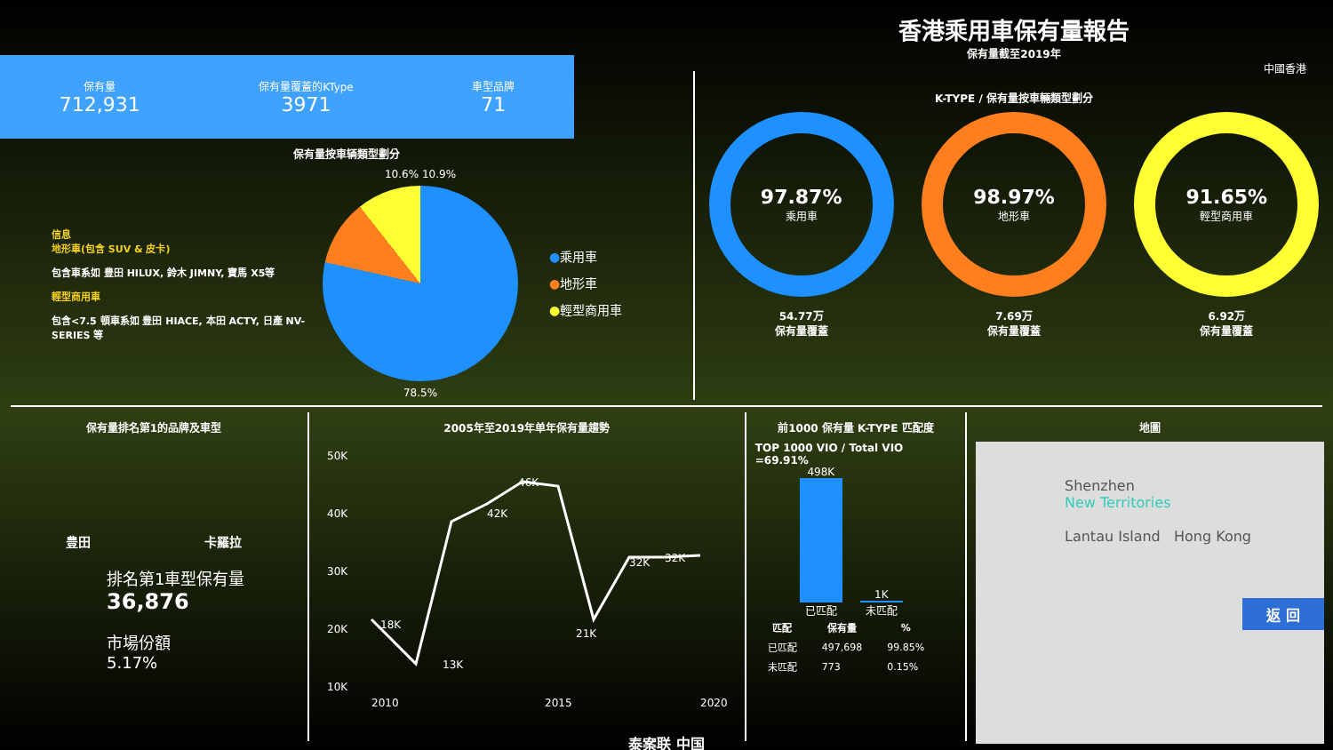保有量
712,931
保有量覆蓋的KType
3971
車型品牌
71
保有量按車辆類型劃分
信息
地形車(包含 SUV & 皮卡)
包含車系如 豊田 HILUX, 鈴木 JIMNY, 寶馬 X5等
輕型商用車
包含<7.5 頓車系如 豊田 HIACE, 本田 ACTY, 日產 NV-SERIES 等
10.6% 10.9%
78.5%
●乘用車
●地形車
●輕型商用車
香港乘用車保有量報告
保有量截至2019年
中國香港
K-TYPE / 保有量按車輛類型劃分
97.87%
乘用車
54.77万
保有量覆蓋
98.97%
地形車
7.69万
保有量覆蓋
91.65%
輕型商用車
6.92万
保有量覆蓋
保有量排名第1的品牌及車型
豊田 卡羅拉
排名第1車型保有量
36,876
市場份額
5.17%
2005年至2019年单年保有量趨勢
50K
40K
30K
20K
10K
2010
2015
2020
18K
13K
42K
46K
21K
32K
32K
前1000 保有量 K-TYPE 匹配度
TOP 1000 VIO / Total VIO =69.91%
498K
已匹配
1K
未匹配
| 匹配 | 保有量 | % |
| --- | --- | --- |
| 已匹配 | 497,698 | 99.85% |
| 未匹配 | 773 | 0.15% |
地圖
Shenzhen
New Territories
Lantau Island Hong Kong
返 回
泰案联 中国